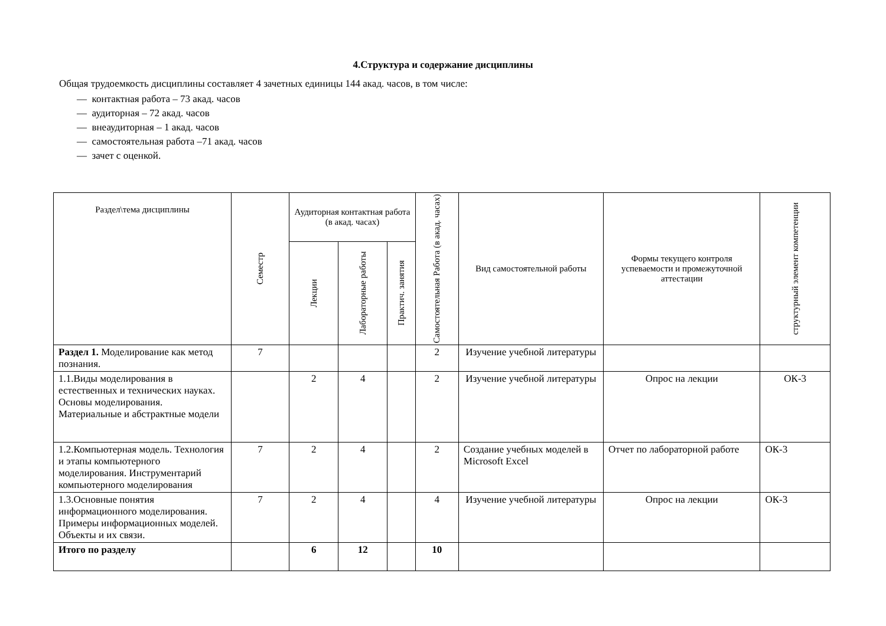4.Структура и содержание дисциплины
Общая трудоемкость дисциплины составляет 4 зачетных единицы 144 акад. часов, в том числе:
— контактная работа – 73 акад. часов
— аудиторная – 72 акад. часов
— внеаудиторная – 1 акад. часов
— самостоятельная работа –71 акад. часов
— зачет с оценкой.
| Раздел\тема дисциплины | Семестр | Аудиторная контактная работа (в акад. часах) | | | Самостоятельная Работа (в акад. часах) | Вид самостоятельной работы | Формы текущего контроля успеваемости и промежуточной аттестации | структурный элемент компетенции |
| --- | --- | --- | --- | --- | --- | --- | --- | --- |
| | | Лекции | Лабораторные работы | Практич. занятия | | | | |
| Раздел 1. Моделирование как метод познания. | 7 | | | | 2 | Изучение учебной литературы | | |
| 1.1.Виды моделирования в естественных и технических науках. Основы моделирования. Материальные и абстрактные модели | | 2 | 4 | | 2 | Изучение учебной литературы | Опрос на лекции | ОК-3 |
| 1.2.Компьютерная модель. Технология и этапы компьютерного моделирования. Инструментарий компьютерного моделирования | 7 | 2 | 4 | | 2 | Создание учебных моделей в Microsoft Excel | Отчет по лабораторной работе | ОК-3 |
| 1.3.Основные понятия информационного моделирования. Примеры информационных моделей. Объекты и их связи. | 7 | 2 | 4 | | 4 | Изучение учебной литературы | Опрос на лекции | ОК-3 |
| Итого по разделу | | 6 | 12 | | 10 | | | |